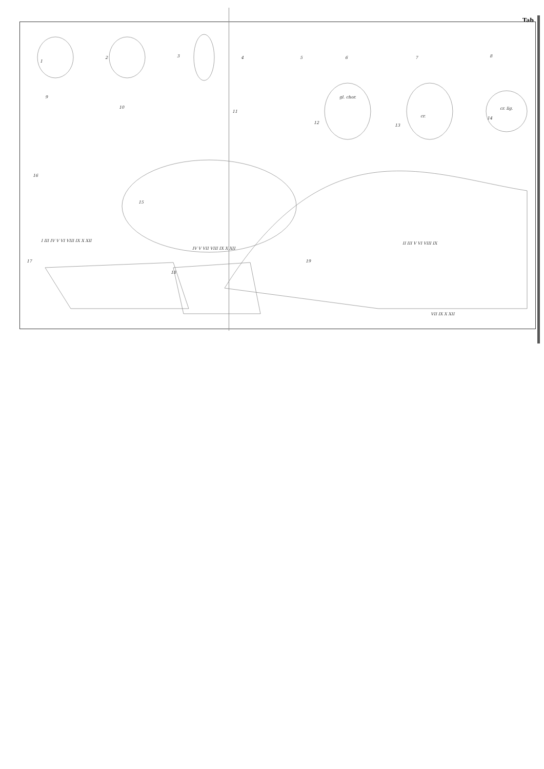Tab
1
2 3 4 5 6 7 8
9
10
11
12
gl. chor.
13
cr. 14
cr. lig.
16
15
17
I III IV V VI VIII IX X XII
18
IV V VII VIII IX X XII
19
II III V VI VIII IX
VII IX X XII